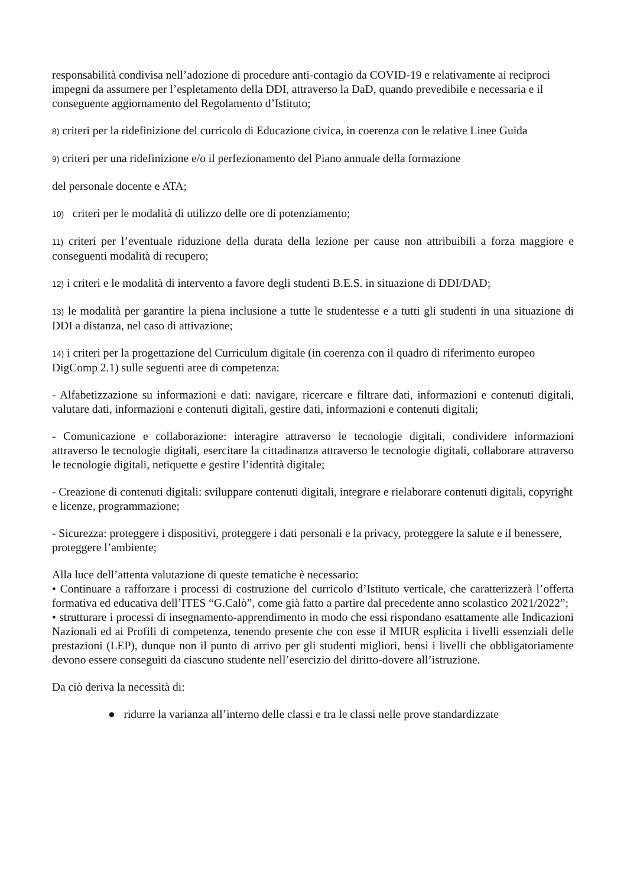responsabilità condivisa nell’adozione di procedure anti-contagio da COVID-19 e relativamente ai reciproci impegni da assumere per l’espletamento della DDI, attraverso la DaD, quando prevedibile e necessaria e il conseguente aggiornamento del Regolamento d’Istituto;
8) criteri per la ridefinizione del curricolo di Educazione civica, in coerenza con le relative Linee Guida
9) criteri per una ridefinizione e/o il perfezionamento del Piano annuale della formazione
del personale docente e ATA;
10) criteri per le modalità di utilizzo delle ore di potenziamento;
11) criteri per l’eventuale riduzione della durata della lezione per cause non attribuibili a forza maggiore e conseguenti modalità di recupero;
12) i criteri e le modalità di intervento a favore degli studenti B.E.S. in situazione di DDI/DAD;
13) le modalità per garantire la piena inclusione a tutte le studentesse e a tutti gli studenti in una situazione di DDI a distanza, nel caso di attivazione;
14) i criteri per la progettazione del Curriculum digitale (in coerenza con il quadro di riferimento europeo DigComp 2.1) sulle seguenti aree di competenza:
- Alfabetizzazione su informazioni e dati: navigare, ricercare e filtrare dati, informazioni e contenuti digitali, valutare dati, informazioni e contenuti digitali, gestire dati, informazioni e contenuti digitali;
- Comunicazione e collaborazione: interagire attraverso le tecnologie digitali, condividere informazioni attraverso le tecnologie digitali, esercitare la cittadinanza attraverso le tecnologie digitali, collaborare attraverso le tecnologie digitali, netiquette e gestire l’identità digitale;
- Creazione di contenuti digitali: sviluppare contenuti digitali, integrare e rielaborare contenuti digitali, copyright e licenze, programmazione;
- Sicurezza: proteggere i dispositivi, proteggere i dati personali e la privacy, proteggere la salute e il benessere, proteggere l’ambiente;
Alla luce dell’attenta valutazione di queste tematiche è necessario:
• Continuare a rafforzare i processi di costruzione del curricolo d’Istituto verticale, che caratterizzerà l’offerta formativa ed educativa dell’ITES “G.Calò”, come già fatto a partire dal precedente anno scolastico 2021/2022”;
• strutturare i processi di insegnamento-apprendimento in modo che essi rispondano esattamente alle Indicazioni Nazionali ed ai Profili di competenza, tenendo presente che con esse il MIUR esplicita i livelli essenziali delle prestazioni (LEP), dunque non il punto di arrivo per gli studenti migliori, bensì i livelli che obbligatoriamente devono essere conseguiti da ciascuno studente nell’esercizio del diritto-dovere all’istruzione.
Da ciò deriva la necessità di:
● ridurre la varianza all’interno delle classi e tra le classi nelle prove standardizzate